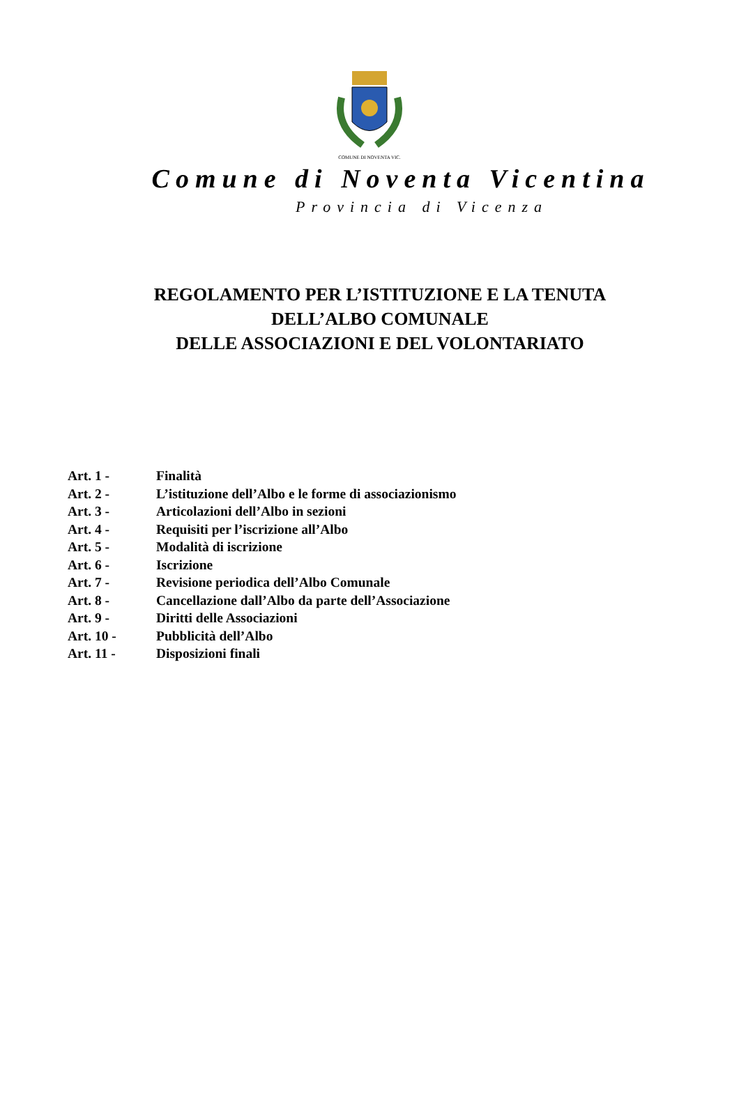COMUNE DI NOVENTA VIC.
Comune di Noventa Vicentina
Provincia di Vicenza
REGOLAMENTO PER L’ISTITUZIONE E LA TENUTA
DELL’ALBO COMUNALE
DELLE ASSOCIAZIONI E DEL VOLONTARIATO
Art. 1 - Finalità
Art. 2 - L’istituzione dell’Albo e le forme di associazionismo
Art. 3 - Articolazioni dell’Albo in sezioni
Art. 4 - Requisiti per l’iscrizione all’Albo
Art. 5 - Modalità di iscrizione
Art. 6 - Iscrizione
Art. 7 - Revisione periodica dell’Albo Comunale
Art. 8 - Cancellazione dall’Albo da parte dell’Associazione
Art. 9 - Diritti delle Associazioni
Art. 10 - Pubblicità dell’Albo
Art. 11 - Disposizioni finali